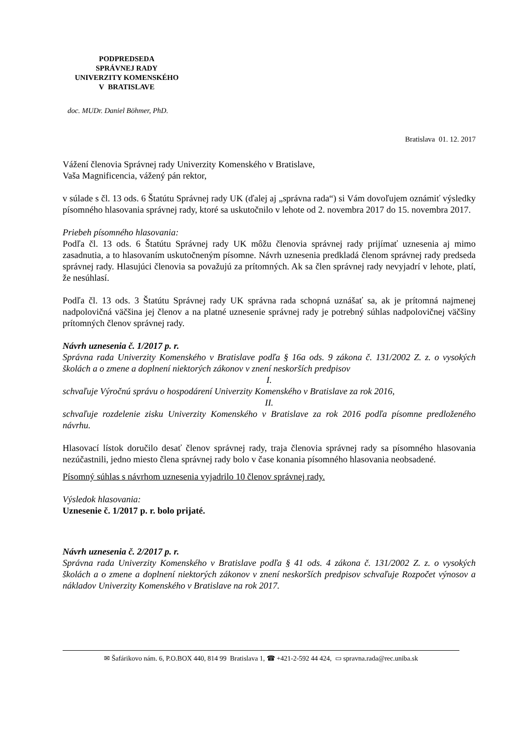PODPREDSEDA
SPRÁVNEJ RADY
UNIVERZITY KOMENSKÉHO
V BRATISLAVE
doc. MUDr. Daniel Böhmer, PhD.
Bratislava 01. 12. 2017
Vážení členovia Správnej rady Univerzity Komenského v Bratislave,
Vaša Magnificencia, vážený pán rektor,
v súlade s čl. 13 ods. 6 Štatútu Správnej rady UK (ďalej aj „správna rada“) si Vám dovoľujem oznámiť výsledky písomného hlasovania správnej rady, ktoré sa uskutočnilo v lehote od 2. novembra 2017 do 15. novembra 2017.
Priebeh písomného hlasovania:
Podľa čl. 13 ods. 6 Štatútu Správnej rady UK môžu členovia správnej rady prijímať uznesenia aj mimo zasadnutia, a to hlasovaním uskutočneným písomne. Návrh uznesenia predkladá členom správnej rady predseda správnej rady. Hlasujúci členovia sa považujú za prítomných. Ak sa člen správnej rady nevyjadrí v lehote, platí, že nesúhlasí.
Podľa čl. 13 ods. 3 Štatútu Správnej rady UK správna rada schopná uznášať sa, ak je prítomná najmenej nadpolovičná väčšina jej členov a na platné uznesenie správnej rady je potrebný súhlas nadpolovičnej väčšiny prítomných členov správnej rady.
Návrh uznesenia č. 1/2017 p. r.
Správna rada Univerzity Komenského v Bratislave podľa § 16a ods. 9 zákona č. 131/2002 Z. z. o vysokých školách a o zmene a doplnení niektorých zákonov v znení neskorších predpisov
I.
schvaľuje Výročnú správu o hospodárení Univerzity Komenského v Bratislave za rok 2016,
II.
schvaľuje rozdelenie zisku Univerzity Komenského v Bratislave za rok 2016 podľa písomne predloženého návrhu.
Hlasovací lístok doručilo desať členov správnej rady, traja členovia správnej rady sa písomného hlasovania nezúčastnili, jedno miesto člena správnej rady bolo v čase konania písomného hlasovania neobsadené.
Písomný súhlas s návrhom uznesenia vyjadrilo 10 členov správnej rady.
Výsledok hlasovania:
Uznesenie č. 1/2017 p. r. bolo prijaté.
Návrh uznesenia č. 2/2017 p. r.
Správna rada Univerzity Komenského v Bratislave podľa § 41 ods. 4 zákona č. 131/2002 Z. z. o vysokých školách a o zmene a doplnení niektorých zákonov v znení neskorších predpisov schvaľuje Rozpočet výnosov a nákladov Univerzity Komenského v Bratislave na rok 2017.
✉ Šafárikovo nám. 6, P.O.BOX 440, 814 99 Bratislava 1, ☎ +421-2-592 44 424, ▭ spravna.rada@rec.uniba.sk